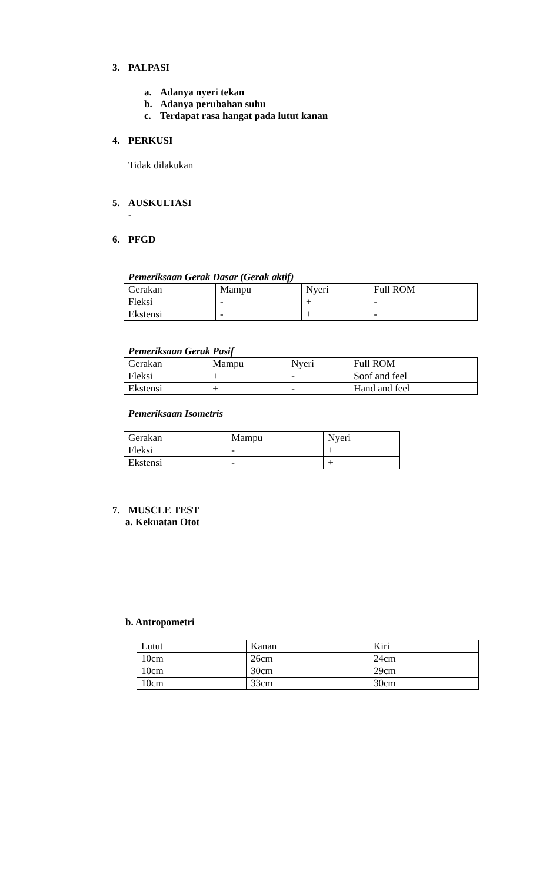3. PALPASI
a. Adanya nyeri tekan
b. Adanya perubahan suhu
c. Terdapat rasa hangat pada lutut kanan
4. PERKUSI
Tidak dilakukan
5. AUSKULTASI
-
6. PFGD
Pemeriksaan Gerak Dasar (Gerak aktif)
| Gerakan | Mampu | Nyeri | Full ROM |
| Fleksi | - | + | - |
| Ekstensi | - | + | - |
Pemeriksaan Gerak Pasif
| Gerakan | Mampu | Nyeri | Full ROM |
| Fleksi | + | - | Soof and feel |
| Ekstensi | + | - | Hand and feel |
Pemeriksaan Isometris
| Gerakan | Mampu | Nyeri |
| Fleksi | - | + |
| Ekstensi | - | + |
7. MUSCLE TEST
a. Kekuatan Otot
b. Antropometri
| Lutut | Kanan | Kiri |
| 10cm | 26cm | 24cm |
| 10cm | 30cm | 29cm |
| 10cm | 33cm | 30cm |